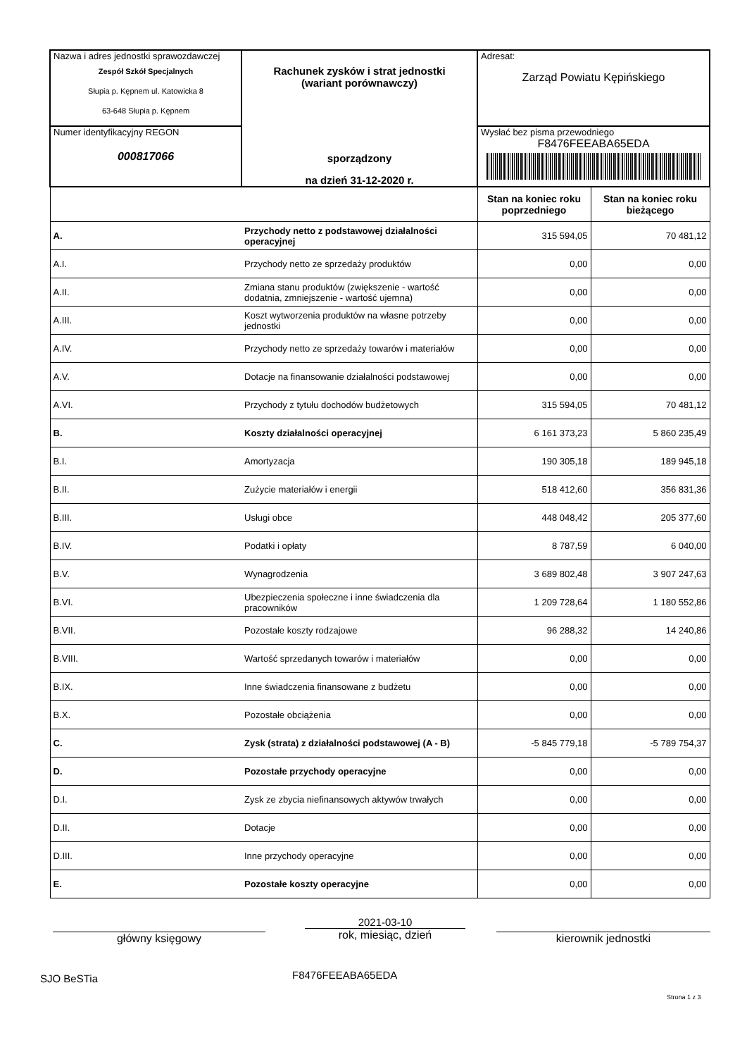| Nazwa i adres jednostki sprawozdawczej Zespół Szkół Specjalnych Słupia p. Kępnem ul. Katowicka 8 63-648 Słupia p. Kępnem | Rachunek zysków i strat jednostki (wariant porównawczy) sporządzony na dzień 31-12-2020 r. | Adresat: Zarząd Powiatu Kępińskiego | |
| Numer identyfikacyjny REGON 000817066 | | Wysłać bez pisma przewodniego F8476FEEABA65EDA | |
| | | Stan na koniec roku poprzedniego | Stan na koniec roku bieżącego |
| A. | Przychody netto z podstawowej działalności operacyjnej | 315 594,05 | 70 481,12 |
| A.I. | Przychody netto ze sprzedaży produktów | 0,00 | 0,00 |
| A.II. | Zmiana stanu produktów (zwiększenie - wartość dodatnia, zmniejszenie - wartość ujemna) | 0,00 | 0,00 |
| A.III. | Koszt wytworzenia produktów na własne potrzeby jednostki | 0,00 | 0,00 |
| A.IV. | Przychody netto ze sprzedaży towarów i materiałów | 0,00 | 0,00 |
| A.V. | Dotacje na finansowanie działalności podstawowej | 0,00 | 0,00 |
| A.VI. | Przychody z tytułu dochodów budżetowych | 315 594,05 | 70 481,12 |
| B. | Koszty działalności operacyjnej | 6 161 373,23 | 5 860 235,49 |
| B.I. | Amortyzacja | 190 305,18 | 189 945,18 |
| B.II. | Zużycie materiałów i energii | 518 412,60 | 356 831,36 |
| B.III. | Usługi obce | 448 048,42 | 205 377,60 |
| B.IV. | Podatki i opłaty | 8 787,59 | 6 040,00 |
| B.V. | Wynagrodzenia | 3 689 802,48 | 3 907 247,63 |
| B.VI. | Ubezpieczenia społeczne i inne świadczenia dla pracowników | 1 209 728,64 | 1 180 552,86 |
| B.VII. | Pozostałe koszty rodzajowe | 96 288,32 | 14 240,86 |
| B.VIII. | Wartość sprzedanych towarów i materiałów | 0,00 | 0,00 |
| B.IX. | Inne świadczenia finansowane z budżetu | 0,00 | 0,00 |
| B.X. | Pozostałe obciążenia | 0,00 | 0,00 |
| C. | Zysk (strata) z działalności podstawowej (A - B) | -5 845 779,18 | -5 789 754,37 |
| D. | Pozostałe przychody operacyjne | 0,00 | 0,00 |
| D.I. | Zysk ze zbycia niefinansowych aktywów trwałych | 0,00 | 0,00 |
| D.II. | Dotacje | 0,00 | 0,00 |
| D.III. | Inne przychody operacyjne | 0,00 | 0,00 |
| E. | Pozostałe koszty operacyjne | 0,00 | 0,00 |
główny księgowy
2021-03-10
rok, miesiąc, dzień
kierownik jednostki
SJO BeSTia F8476FEEABA65EDA
Strona 1 z 3